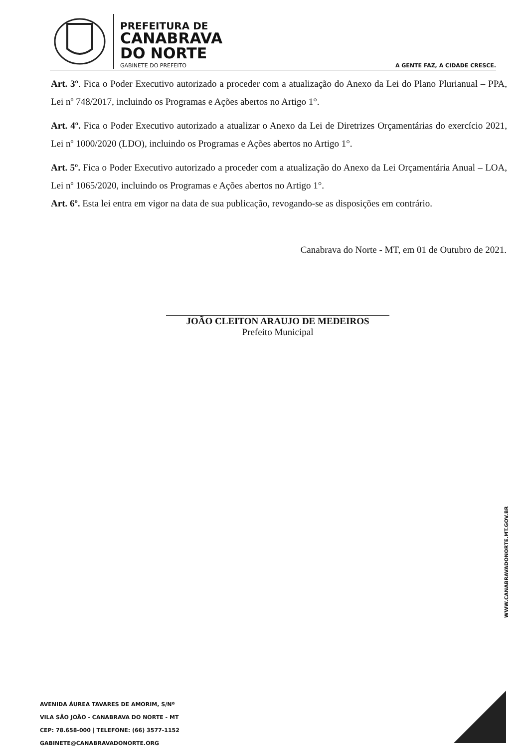PREFEITURA DE
CANABRAVA
DO NORTE
GABINETE DO PREFEITO
A GENTE FAZ, A CIDADE CRESCE.
Art. 3º. Fica o Poder Executivo autorizado a proceder com a atualização do Anexo da Lei do Plano Plurianual – PPA, Lei nº 748/2017, incluindo os Programas e Ações abertos no Artigo 1°.
Art. 4º. Fica o Poder Executivo autorizado a atualizar o Anexo da Lei de Diretrizes Orçamentárias do exercício 2021, Lei nº 1000/2020 (LDO), incluindo os Programas e Ações abertos no Artigo 1°.
Art. 5º. Fica o Poder Executivo autorizado a proceder com a atualização do Anexo da Lei Orçamentária Anual – LOA, Lei nº 1065/2020, incluindo os Programas e Ações abertos no Artigo 1°.
Art. 6º. Esta lei entra em vigor na data de sua publicação, revogando-se as disposições em contrário.
Canabrava do Norte - MT, em 01 de Outubro de 2021.
JOÃO CLEITON ARAUJO DE MEDEIROS
Prefeito Municipal
WWW.CANABRAVADONORTE.MT.GOV.BR
AVENIDA ÁUREA TAVARES DE AMORIM, S/Nº
VILA SÃO JOÃO - CANABRAVA DO NORTE - MT
CEP: 78.658-000 | TELEFONE: (66) 3577-1152
GABINETE@CANABRAVADONORTE.ORG